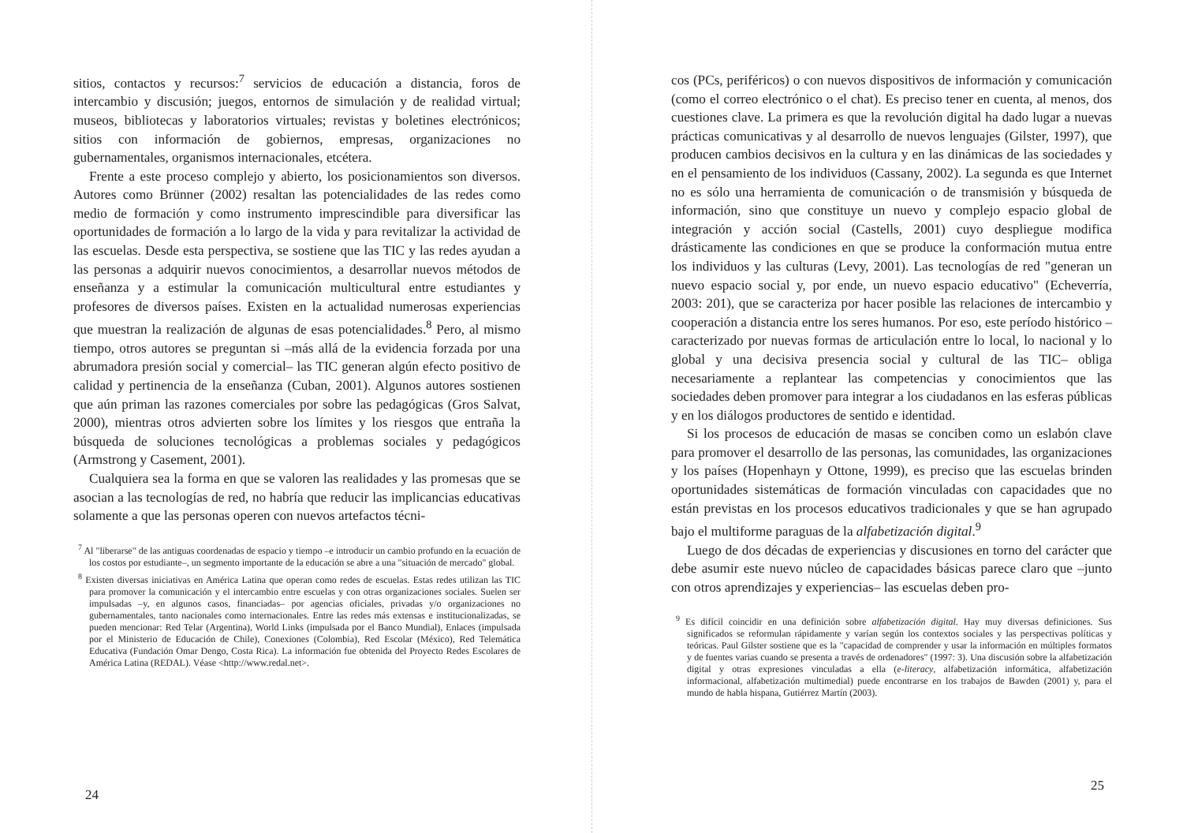sitios, contactos y recursos:<sup>7</sup> servicios de educación a distancia, foros de intercambio y discusión; juegos, entornos de simulación y de realidad virtual; museos, bibliotecas y laboratorios virtuales; revistas y boletines electrónicos; sitios con información de gobiernos, empresas, organizaciones no gubernamentales, organismos internacionales, etcétera.
Frente a este proceso complejo y abierto, los posicionamientos son diversos. Autores como Brünner (2002) resaltan las potencialidades de las redes como medio de formación y como instrumento imprescindible para diversificar las oportunidades de formación a lo largo de la vida y para revitalizar la actividad de las escuelas. Desde esta perspectiva, se sostiene que las TIC y las redes ayudan a las personas a adquirir nuevos conocimientos, a desarrollar nuevos métodos de enseñanza y a estimular la comunicación multicultural entre estudiantes y profesores de diversos países. Existen en la actualidad numerosas experiencias que muestran la realización de algunas de esas potencialidades.<sup>8</sup> Pero, al mismo tiempo, otros autores se preguntan si –más allá de la evidencia forzada por una abrumadora presión social y comercial– las TIC generan algún efecto positivo de calidad y pertinencia de la enseñanza (Cuban, 2001). Algunos autores sostienen que aún priman las razones comerciales por sobre las pedagógicas (Gros Salvat, 2000), mientras otros advierten sobre los límites y los riesgos que entraña la búsqueda de soluciones tecnológicas a problemas sociales y pedagógicos (Armstrong y Casement, 2001).
Cualquiera sea la forma en que se valoren las realidades y las promesas que se asocian a las tecnologías de red, no habría que reducir las implicancias educativas solamente a que las personas operen con nuevos artefactos técni-
<sup>7</sup> Al "liberarse" de las antiguas coordenadas de espacio y tiempo –e introducir un cambio profundo en la ecuación de los costos por estudiante–, un segmento importante de la educación se abre a una "situación de mercado" global.
<sup>8</sup> Existen diversas iniciativas en América Latina que operan como redes de escuelas. Estas redes utilizan las TIC para promover la comunicación y el intercambio entre escuelas y con otras organizaciones sociales. Suelen ser impulsadas –y, en algunos casos, financiadas– por agencias oficiales, privadas y/o organizaciones no gubernamentales, tanto nacionales como internacionales. Entre las redes más extensas e institucionalizadas, se pueden mencionar: Red Telar (Argentina), World Links (impulsada por el Banco Mundial), Enlaces (impulsada por el Ministerio de Educación de Chile), Conexiones (Colombia), Red Escolar (México), Red Telemática Educativa (Fundación Omar Dengo, Costa Rica). La información fue obtenida del Proyecto Redes Escolares de América Latina (REDAL). Véase <http://www.redal.net>.
24
cos (PCs, periféricos) o con nuevos dispositivos de información y comunicación (como el correo electrónico o el chat). Es preciso tener en cuenta, al menos, dos cuestiones clave. La primera es que la revolución digital ha dado lugar a nuevas prácticas comunicativas y al desarrollo de nuevos lenguajes (Gilster, 1997), que producen cambios decisivos en la cultura y en las dinámicas de las sociedades y en el pensamiento de los individuos (Cassany, 2002). La segunda es que Internet no es sólo una herramienta de comunicación o de transmisión y búsqueda de información, sino que constituye un nuevo y complejo espacio global de integración y acción social (Castells, 2001) cuyo despliegue modifica drásticamente las condiciones en que se produce la conformación mutua entre los individuos y las culturas (Levy, 2001). Las tecnologías de red "generan un nuevo espacio social y, por ende, un nuevo espacio educativo" (Echeverría, 2003: 201), que se caracteriza por hacer posible las relaciones de intercambio y cooperación a distancia entre los seres humanos. Por eso, este período histórico –caracterizado por nuevas formas de articulación entre lo local, lo nacional y lo global y una decisiva presencia social y cultural de las TIC– obliga necesariamente a replantear las competencias y conocimientos que las sociedades deben promover para integrar a los ciudadanos en las esferas públicas y en los diálogos productores de sentido e identidad.
Si los procesos de educación de masas se conciben como un eslabón clave para promover el desarrollo de las personas, las comunidades, las organizaciones y los países (Hopenhayn y Ottone, 1999), es preciso que las escuelas brinden oportunidades sistemáticas de formación vinculadas con capacidades que no están previstas en los procesos educativos tradicionales y que se han agrupado bajo el multiforme paraguas de la alfabetización digital.<sup>9</sup>
Luego de dos décadas de experiencias y discusiones en torno del carácter que debe asumir este nuevo núcleo de capacidades básicas parece claro que –junto con otros aprendizajes y experiencias– las escuelas deben pro-
<sup>9</sup> Es difícil coincidir en una definición sobre alfabetización digital. Hay muy diversas definiciones. Sus significados se reformulan rápidamente y varían según los contextos sociales y las perspectivas políticas y teóricas. Paul Gilster sostiene que es la "capacidad de comprender y usar la información en múltiples formatos y de fuentes varias cuando se presenta a través de ordenadores" (1997: 3). Una discusión sobre la alfabetización digital y otras expresiones vinculadas a ella (e-literacy, alfabetización informática, alfabetización informacional, alfabetización multimedial) puede encontrarse en los trabajos de Bawden (2001) y, para el mundo de habla hispana, Gutiérrez Martín (2003).
25